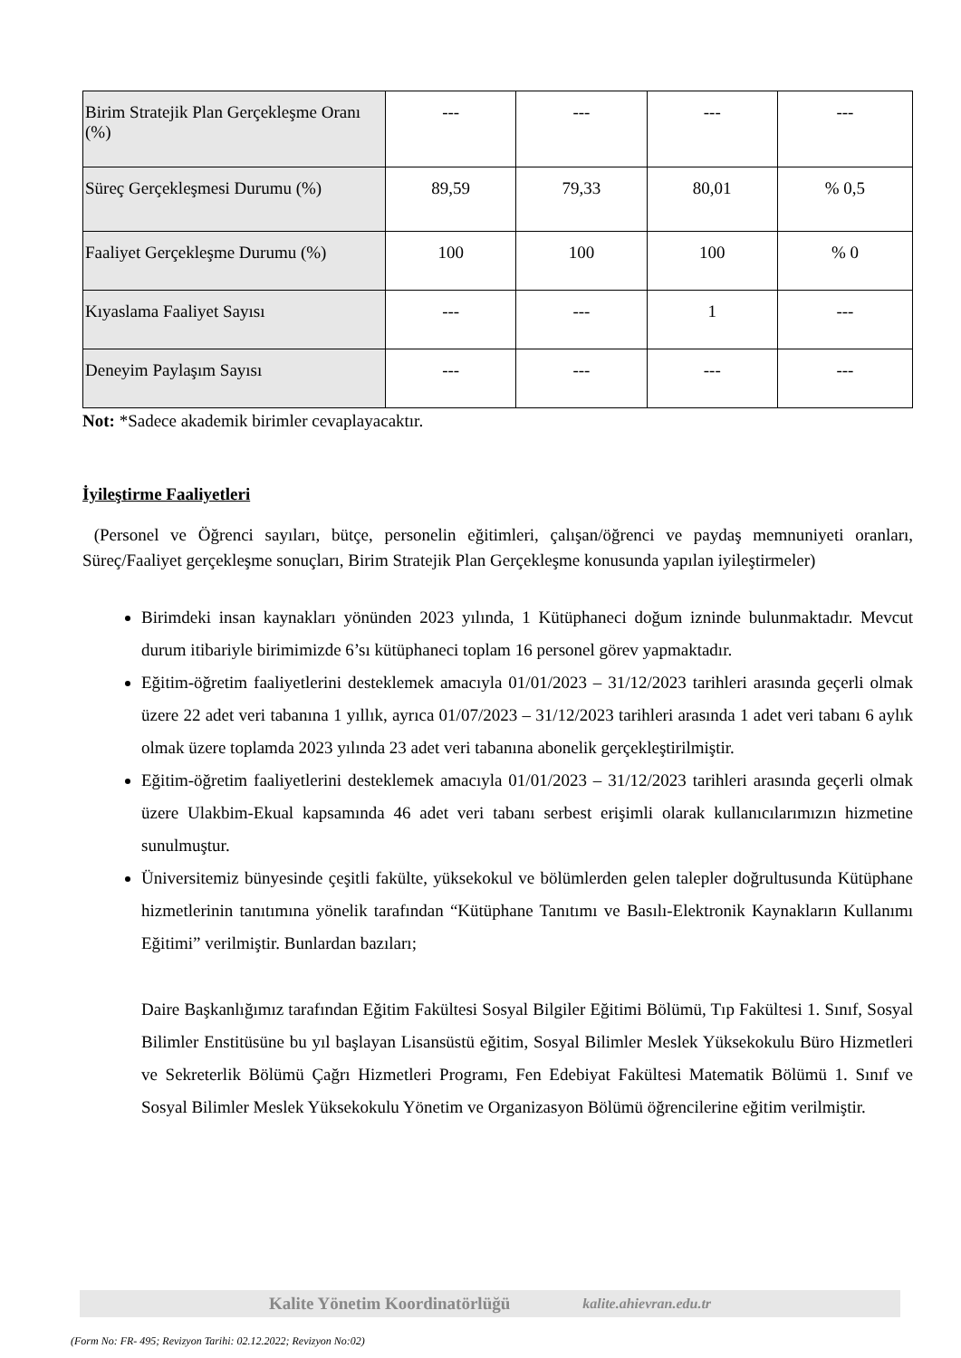| Birim Stratejik Plan Gerçekleşme Oranı (%) | --- | --- | --- | --- |
| Süreç Gerçekleşmesi Durumu (%) | 89,59 | 79,33 | 80,01 | % 0,5 |
| Faaliyet Gerçekleşme Durumu (%) | 100 | 100 | 100 | % 0 |
| Kıyaslama Faaliyet Sayısı | --- | --- | 1 | --- |
| Deneyim Paylaşım Sayısı | --- | --- | --- | --- |
Not: *Sadece akademik birimler cevaplayacaktır.
İyileştirme Faaliyetleri
(Personel ve Öğrenci sayıları, bütçe, personelin eğitimleri, çalışan/öğrenci ve paydaş memnuniyeti oranları, Süreç/Faaliyet gerçekleşme sonuçları, Birim Stratejik Plan Gerçekleşme konusunda yapılan iyileştirmeler)
Birimdeki insan kaynakları yönünden 2023 yılında, 1 Kütüphaneci doğum izninde bulunmaktadır. Mevcut durum itibariyle birimimizde 6’sı kütüphaneci toplam 16 personel görev yapmaktadır.
Eğitim-öğretim faaliyetlerini desteklemek amacıyla 01/01/2023 – 31/12/2023 tarihleri arasında geçerli olmak üzere 22 adet veri tabanına 1 yıllık, ayrıca 01/07/2023 – 31/12/2023 tarihleri arasında 1 adet veri tabanı 6 aylık olmak üzere toplamda 2023 yılında 23 adet veri tabanına abonelik gerçekleştirilmiştir.
Eğitim-öğretim faaliyetlerini desteklemek amacıyla 01/01/2023 – 31/12/2023 tarihleri arasında geçerli olmak üzere Ulakbim-Ekual kapsamında 46 adet veri tabanı serbest erişimli olarak kullanıcılarımızın hizmetine sunulmuştur.
Üniversitemiz bünyesinde çeşitli fakülte, yüksekokul ve bölümlerden gelen talepler doğrultusunda Kütüphane hizmetlerinin tanıtımına yönelik tarafından “Kütüphane Tanıtımı ve Basılı-Elektronik Kaynakların Kullanımı Eğitimi” verilmiştir. Bunlardan bazıları;
Daire Başkanlığımız tarafından Eğitim Fakültesi Sosyal Bilgiler Eğitimi Bölümü, Tıp Fakültesi 1. Sınıf, Sosyal Bilimler Enstitüsüne bu yıl başlayan Lisansüstü eğitim, Sosyal Bilimler Meslek Yüksekokulu Büro Hizmetleri ve Sekreterlik Bölümü Çağrı Hizmetleri Programı, Fen Edebiyat Fakültesi Matematik Bölümü 1. Sınıf ve Sosyal Bilimler Meslek Yüksekokulu Yönetim ve Organizasyon Bölümü öğrencilerine eğitim verilmiştir.
Kalite Yönetim Koordinatörlüğü kalite.ahievran.edu.tr
(Form No: FR- 495; Revizyon Tarihi: 02.12.2022; Revizyon No:02)